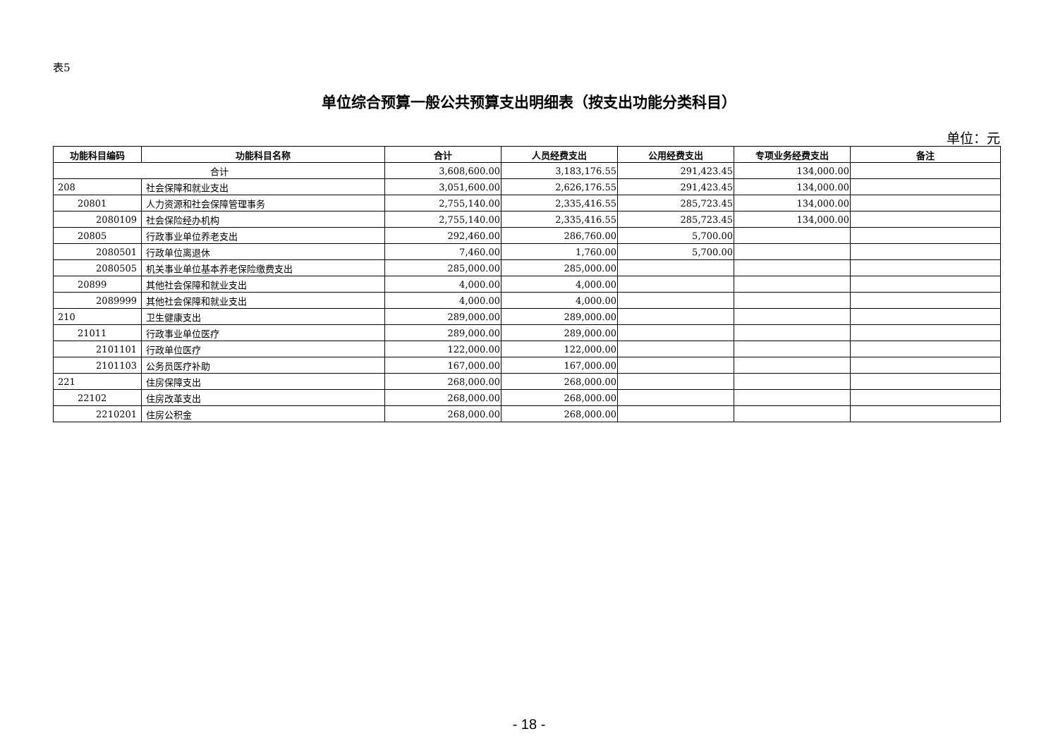表5
单位综合预算一般公共预算支出明细表（按支出功能分类科目）
单位：元
| 功能科目编码 | 功能科目名称 | 合计 | 人员经费支出 | 公用经费支出 | 专项业务经费支出 | 备注 |
| --- | --- | --- | --- | --- | --- | --- |
| 合计 | | 3,608,600.00 | 3,183,176.55 | 291,423.45 | 134,000.00 | |
| 208 | 社会保障和就业支出 | 3,051,600.00 | 2,626,176.55 | 291,423.45 | 134,000.00 | |
| 20801 | 人力资源和社会保障管理事务 | 2,755,140.00 | 2,335,416.55 | 285,723.45 | 134,000.00 | |
| 2080109 | 社会保险经办机构 | 2,755,140.00 | 2,335,416.55 | 285,723.45 | 134,000.00 | |
| 20805 | 行政事业单位养老支出 | 292,460.00 | 286,760.00 | 5,700.00 | | |
| 2080501 | 行政单位离退休 | 7,460.00 | 1,760.00 | 5,700.00 | | |
| 2080505 | 机关事业单位基本养老保险缴费支出 | 285,000.00 | 285,000.00 | | | |
| 20899 | 其他社会保障和就业支出 | 4,000.00 | 4,000.00 | | | |
| 2089999 | 其他社会保障和就业支出 | 4,000.00 | 4,000.00 | | | |
| 210 | 卫生健康支出 | 289,000.00 | 289,000.00 | | | |
| 21011 | 行政事业单位医疗 | 289,000.00 | 289,000.00 | | | |
| 2101101 | 行政单位医疗 | 122,000.00 | 122,000.00 | | | |
| 2101103 | 公务员医疗补助 | 167,000.00 | 167,000.00 | | | |
| 221 | 住房保障支出 | 268,000.00 | 268,000.00 | | | |
| 22102 | 住房改革支出 | 268,000.00 | 268,000.00 | | | |
| 2210201 | 住房公积金 | 268,000.00 | 268,000.00 | | | |
- 18 -